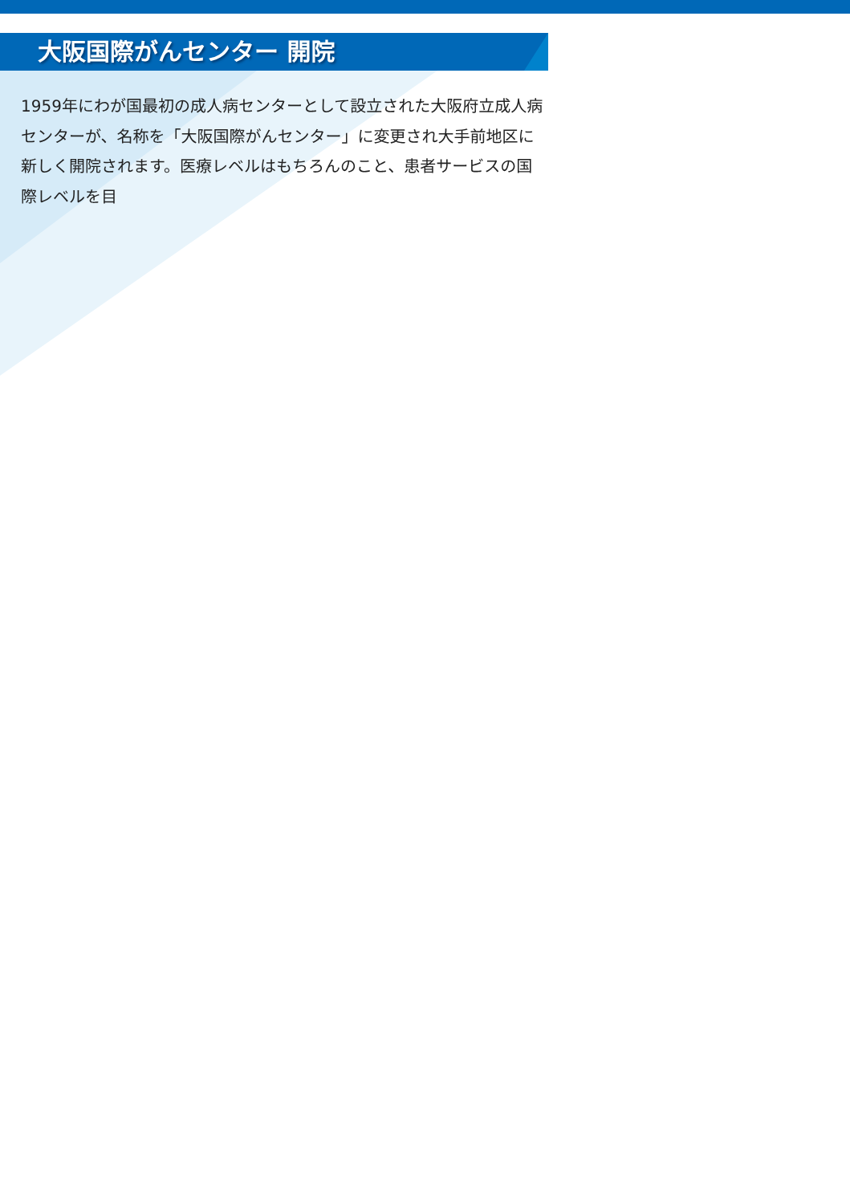大阪国際がんセンター 開院
1959年にわが国最初の成人病センターとして設立された大阪府立成人病センターが、名称を「大阪国際がんセンター」に変更され大手前地区に新しく開院されます。医療レベルはもちろんのこと、患者サービスの国際レベルを目